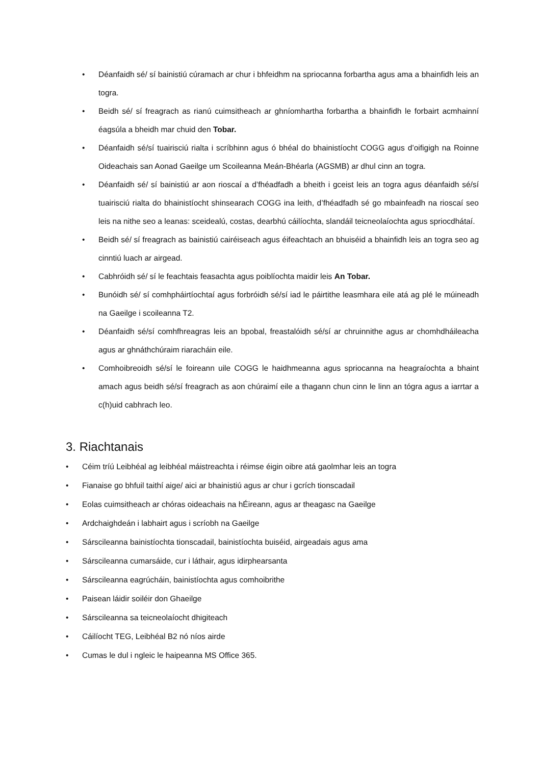• Déanfaidh sé/ sí bainistiú cúramach ar chur i bhfeidhm na spriocanna forbartha agus ama a bhainfidh leis an togra.
• Beidh sé/ sí freagrach as rianú cuimsitheach ar ghníomhartha forbartha a bhainfidh le forbairt acmhainní éagsúla a bheidh mar chuid den Tobar.
• Déanfaidh sé/sí tuairisciú rialta i scríbhinn agus ó bhéal do bhainistíocht COGG agus d’oifigigh na Roinne Oideachais san Aonad Gaeilge um Scoileanna Meán-Bhéarla (AGSMB) ar dhul cinn an togra.
• Déanfaidh sé/ sí bainistiú ar aon rioscaí a d’fhéadfadh a bheith i gceist leis an togra agus déanfaidh sé/sí tuairisciú rialta do bhainistíocht shinsearach COGG ina leith, d’fhéadfadh sé go mbainfeadh na rioscaí seo leis na nithe seo a leanas: sceidealú, costas, dearbhú cáilíochta, slandáil teicneolaíochta agus spriocdhátaí.
• Beidh sé/ sí freagrach as bainistiú cairéiseach agus éifeachtach an bhuiséid a bhainfidh leis an togra seo ag cinntiú luach ar airgead.
• Cabhróidh sé/ sí le feachtais feasachta agus poiblíochta maidir leis An Tobar.
• Bunóidh sé/ sí comhpháirtíochtaí agus forbróidh sé/sí iad le páirtithe leasmhara eile atá ag plé le múineadh na Gaeilge i scoileanna T2.
• Déanfaidh sé/sí comhfhreagras leis an bpobal, freastalóidh sé/sí ar chruinnithe agus ar chomhdháileacha agus ar ghnáthchúraim riaracháin eile.
• Comhoibreoidh sé/sí le foireann uile COGG le haidhmeanna agus spriocanna na heagraíochta a bhaint amach agus beidh sé/sí freagrach as aon chúraimí eile a thagann chun cinn le linn an tógra agus a iarrtar a c(h)uid cabhrach leo.
3. Riachtanais
• Céim tríú Leibhéal ag leibhéal máistreachta i réimse éigin oibre atá gaolmhar leis an togra
• Fianaise go bhfuil taithí aige/ aici ar bhainistiú agus ar chur i gcrích tionscadail
• Eolas cuimsitheach ar chóras oideachais na hÉireann, agus ar theagasc na Gaeilge
• Ardchaighdeán i labhairt agus i scríobh na Gaeilge
• Sárscileanna bainistíochta tionscadail, bainistíochta buiséid, airgeadais agus ama
• Sárscileanna cumarsáide, cur i láthair, agus idirphearsanta
• Sárscileanna eagrúcháin, bainistíochta agus comhoibrithe
• Paisean láidir soiléir don Ghaeilge
• Sárscileanna sa teicneolaíocht dhigiteach
• Cáilíocht TEG, Leibhéal B2 nó níos airde
• Cumas le dul i ngleic le haipeanna MS Office 365.